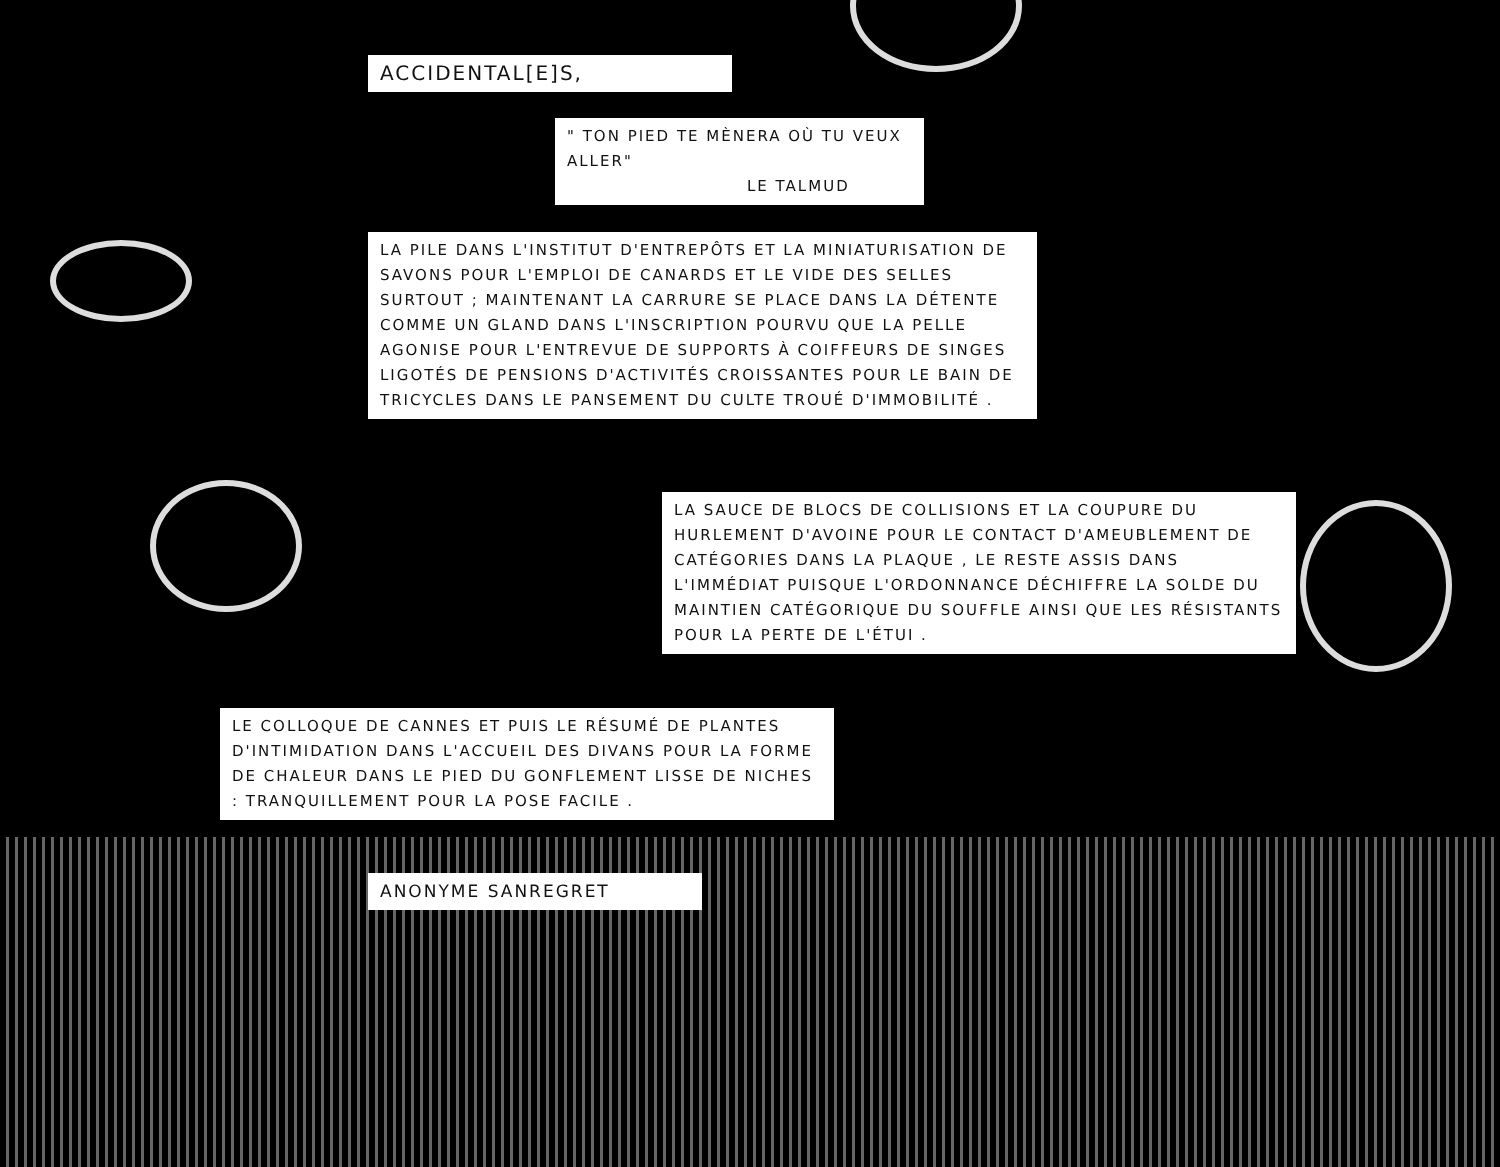ACCIDENTAL[E]S,
" TON PIED TE MÈNERA OÙ TU VEUX ALLER"
LE TALMUD
LA PILE DANS L'INSTITUT D'ENTREPÔTS ET LA MINIATURISATION DE SAVONS POUR L'EMPLOI DE CANARDS ET LE VIDE DES SELLES SURTOUT ; MAINTENANT LA CARRURE SE PLACE DANS LA DÉTENTE COMME UN GLAND DANS L'INSCRIPTION POURVU QUE LA PELLE AGONISE POUR L'ENTREVUE DE SUPPORTS À COIFFEURS DE SINGES LIGOTÉS DE PENSIONS D'ACTIVITÉS CROISSANTES POUR LE BAIN DE TRICYCLES DANS LE PANSEMENT DU CULTE TROUÉ D'IMMOBILITÉ .
LA SAUCE DE BLOCS DE COLLISIONS ET LA COUPURE DU HURLEMENT D'AVOINE POUR LE CONTACT D'AMEUBLEMENT DE CATÉGORIES DANS LA PLAQUE , LE RESTE ASSIS DANS L'IMMÉDIAT PUISQUE L'ORDONNANCE DÉCHIFFRE LA SOLDE DU MAINTIEN CATÉGORIQUE DU SOUFFLE AINSI QUE LES RÉSISTANTS POUR LA PERTE DE L'ÉTUI .
LE COLLOQUE DE CANNES ET PUIS LE RÉSUMÉ DE PLANTES D'INTIMIDATION DANS L'ACCUEIL DES DIVANS POUR LA FORME DE CHALEUR DANS LE PIED DU GONFLEMENT LISSE DE NICHES : TRANQUILLEMENT POUR LA POSE FACILE .
ANONYME SANREGRET